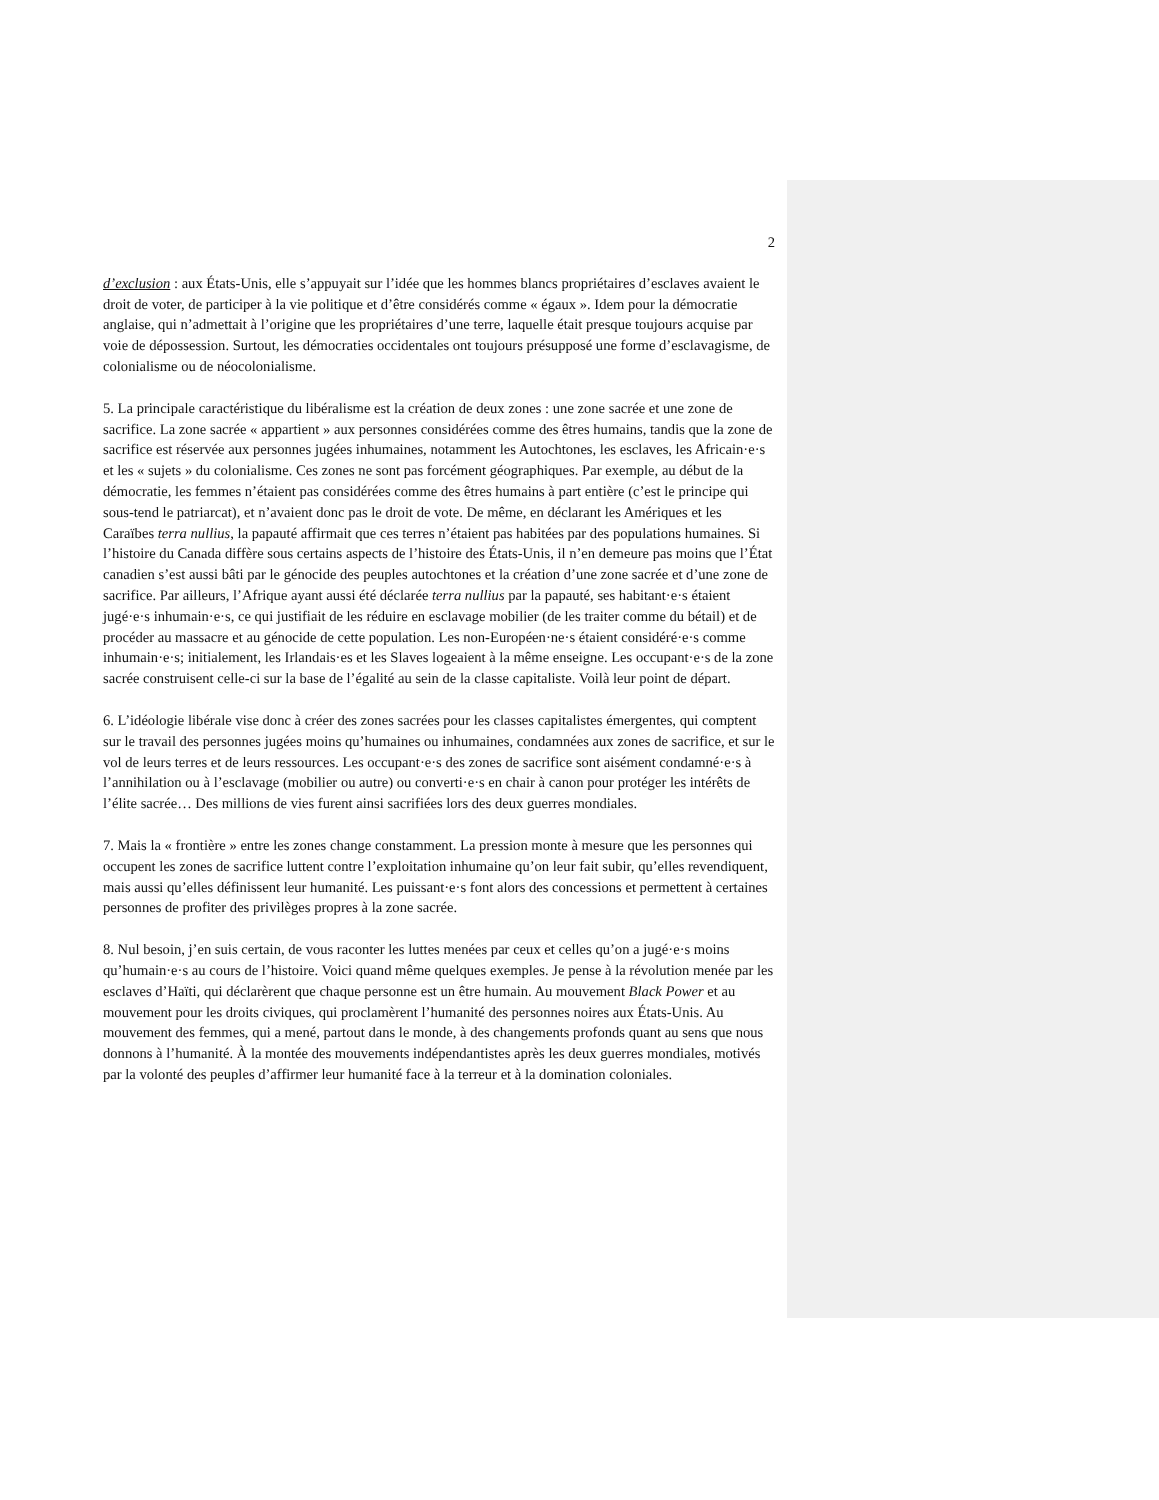2
d’exclusion : aux États-Unis, elle s’appuyait sur l’idée que les hommes blancs propriétaires d’esclaves avaient le droit de voter, de participer à la vie politique et d’être considérés comme « égaux ». Idem pour la démocratie anglaise, qui n’admettait à l’origine que les propriétaires d’une terre, laquelle était presque toujours acquise par voie de dépossession. Surtout, les démocraties occidentales ont toujours présupposé une forme d’esclavagisme, de colonialisme ou de néocolonialisme.
5. La principale caractéristique du libéralisme est la création de deux zones : une zone sacrée et une zone de sacrifice. La zone sacrée « appartient » aux personnes considérées comme des êtres humains, tandis que la zone de sacrifice est réservée aux personnes jugées inhumaines, notamment les Autochtones, les esclaves, les Africain·e·s et les « sujets » du colonialisme. Ces zones ne sont pas forcément géographiques. Par exemple, au début de la démocratie, les femmes n’étaient pas considérées comme des êtres humains à part entière (c’est le principe qui sous-tend le patriarcat), et n’avaient donc pas le droit de vote. De même, en déclarant les Amériques et les Caraïbes terra nullius, la papauté affirmait que ces terres n’étaient pas habitées par des populations humaines. Si l’histoire du Canada diffère sous certains aspects de l’histoire des États-Unis, il n’en demeure pas moins que l’État canadien s’est aussi bâti par le génocide des peuples autochtones et la création d’une zone sacrée et d’une zone de sacrifice. Par ailleurs, l’Afrique ayant aussi été déclarée terra nullius par la papauté, ses habitant·e·s étaient jugé·e·s inhumain·e·s, ce qui justifiait de les réduire en esclavage mobilier (de les traiter comme du bétail) et de procéder au massacre et au génocide de cette population. Les non-Européen·ne·s étaient considéré·e·s comme inhumain·e·s; initialement, les Irlandais·es et les Slaves logeaient à la même enseigne. Les occupant·e·s de la zone sacrée construisent celle-ci sur la base de l’égalité au sein de la classe capitaliste. Voilà leur point de départ.
6. L’idéologie libérale vise donc à créer des zones sacrées pour les classes capitalistes émergentes, qui comptent sur le travail des personnes jugées moins qu’humaines ou inhumaines, condamnées aux zones de sacrifice, et sur le vol de leurs terres et de leurs ressources. Les occupant·e·s des zones de sacrifice sont aisément condamné·e·s à l’annihilation ou à l’esclavage (mobilier ou autre) ou converti·e·s en chair à canon pour protéger les intérêts de l’élite sacrée… Des millions de vies furent ainsi sacrifiées lors des deux guerres mondiales.
7. Mais la « frontière » entre les zones change constamment. La pression monte à mesure que les personnes qui occupent les zones de sacrifice luttent contre l’exploitation inhumaine qu’on leur fait subir, qu’elles revendiquent, mais aussi qu’elles définissent leur humanité. Les puissant·e·s font alors des concessions et permettent à certaines personnes de profiter des privilèges propres à la zone sacrée.
8. Nul besoin, j’en suis certain, de vous raconter les luttes menées par ceux et celles qu’on a jugé·e·s moins qu’humain·e·s au cours de l’histoire. Voici quand même quelques exemples. Je pense à la révolution menée par les esclaves d’Haïti, qui déclarèrent que chaque personne est un être humain. Au mouvement Black Power et au mouvement pour les droits civiques, qui proclamèrent l’humanité des personnes noires aux États-Unis. Au mouvement des femmes, qui a mené, partout dans le monde, à des changements profonds quant au sens que nous donnons à l’humanité. À la montée des mouvements indépendantistes après les deux guerres mondiales, motivés par la volonté des peuples d’affirmer leur humanité face à la terreur et à la domination coloniales.